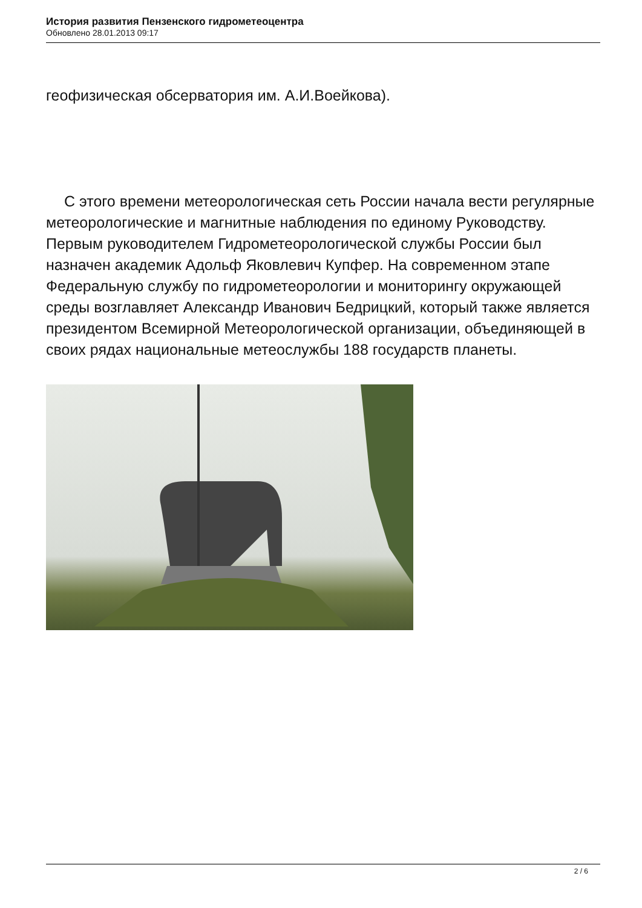История развития Пензенского гидрометеоцентра
Обновлено 28.01.2013 09:17
геофизическая обсерватория им. А.И.Воейкова).
С этого времени метеорологическая сеть России начала вести регулярные метеорологические и магнитные наблюдения по единому Руководству. Первым руководителем Гидрометеорологической службы России был назначен академик Адольф Яковлевич Купфер. На современном этапе Федеральную службу по гидрометеорологии и мониторингу окружающей среды возглавляет Александр Иванович Бедрицкий, который также является президентом Всемирной Метеорологической организации, объединяющей в своих рядах национальные метеослужбы 188 государств планеты.
2 / 6